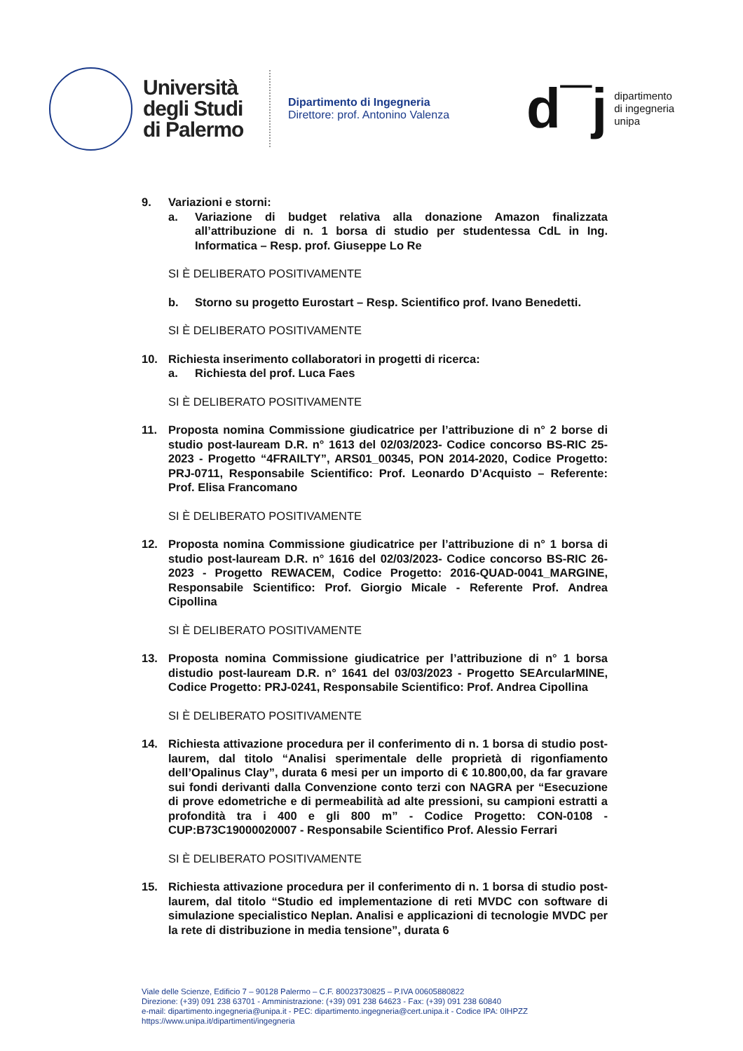Università degli Studi di Palermo
Dipartimento di Ingegneria
Direttore: prof. Antonino Valenza
d¯j
dipartimento
di ingegneria
unipa
9. Variazioni e storni:
a. Variazione di budget relativa alla donazione Amazon finalizzata all’attribuzione di n. 1 borsa di studio per studentessa CdL in Ing. Informatica – Resp. prof. Giuseppe Lo Re
SI È DELIBERATO POSITIVAMENTE
b. Storno su progetto Eurostart – Resp. Scientifico prof. Ivano Benedetti.
SI È DELIBERATO POSITIVAMENTE
10. Richiesta inserimento collaboratori in progetti di ricerca:
a. Richiesta del prof. Luca Faes
SI È DELIBERATO POSITIVAMENTE
11. Proposta nomina Commissione giudicatrice per l’attribuzione di n° 2 borse di studio post-lauream D.R. n° 1613 del 02/03/2023- Codice concorso BS-RIC 25-2023 - Progetto “4FRAILTY”, ARS01_00345, PON 2014-2020, Codice Progetto: PRJ-0711, Responsabile Scientifico: Prof. Leonardo D’Acquisto – Referente: Prof. Elisa Francomano
SI È DELIBERATO POSITIVAMENTE
12. Proposta nomina Commissione giudicatrice per l’attribuzione di n° 1 borsa di studio post-lauream D.R. n° 1616 del 02/03/2023- Codice concorso BS-RIC 26-2023 - Progetto REWACEM, Codice Progetto: 2016-QUAD-0041_MARGINE, Responsabile Scientifico: Prof. Giorgio Micale - Referente Prof. Andrea Cipollina
SI È DELIBERATO POSITIVAMENTE
13. Proposta nomina Commissione giudicatrice per l’attribuzione di n° 1 borsa distudio post-lauream D.R. n° 1641 del 03/03/2023 - Progetto SEArcularMINE, Codice Progetto: PRJ-0241, Responsabile Scientifico: Prof. Andrea Cipollina
SI È DELIBERATO POSITIVAMENTE
14. Richiesta attivazione procedura per il conferimento di n. 1 borsa di studio post-laurem, dal titolo “Analisi sperimentale delle proprietà di rigonfiamento dell’Opalinus Clay”, durata 6 mesi per un importo di € 10.800,00, da far gravare sui fondi derivanti dalla Convenzione conto terzi con NAGRA per “Esecuzione di prove edometriche e di permeabilità ad alte pressioni, su campioni estratti a profondità tra i 400 e gli 800 m” - Codice Progetto: CON-0108 - CUP:B73C19000020007 - Responsabile Scientifico Prof. Alessio Ferrari
SI È DELIBERATO POSITIVAMENTE
15. Richiesta attivazione procedura per il conferimento di n. 1 borsa di studio post-laurem, dal titolo “Studio ed implementazione di reti MVDC con software di simulazione specialistico Neplan. Analisi e applicazioni di tecnologie MVDC per la rete di distribuzione in media tensione”, durata 6
Viale delle Scienze, Edificio 7 – 90128 Palermo – C.F. 80023730825 – P.IVA 00605880822
Direzione: (+39) 091 238 63701 - Amministrazione: (+39) 091 238 64623 - Fax: (+39) 091 238 60840
e-mail: dipartimento.ingegneria@unipa.it - PEC: dipartimento.ingegneria@cert.unipa.it - Codice IPA: 0IHPZZ
https://www.unipa.it/dipartimenti/ingegneria